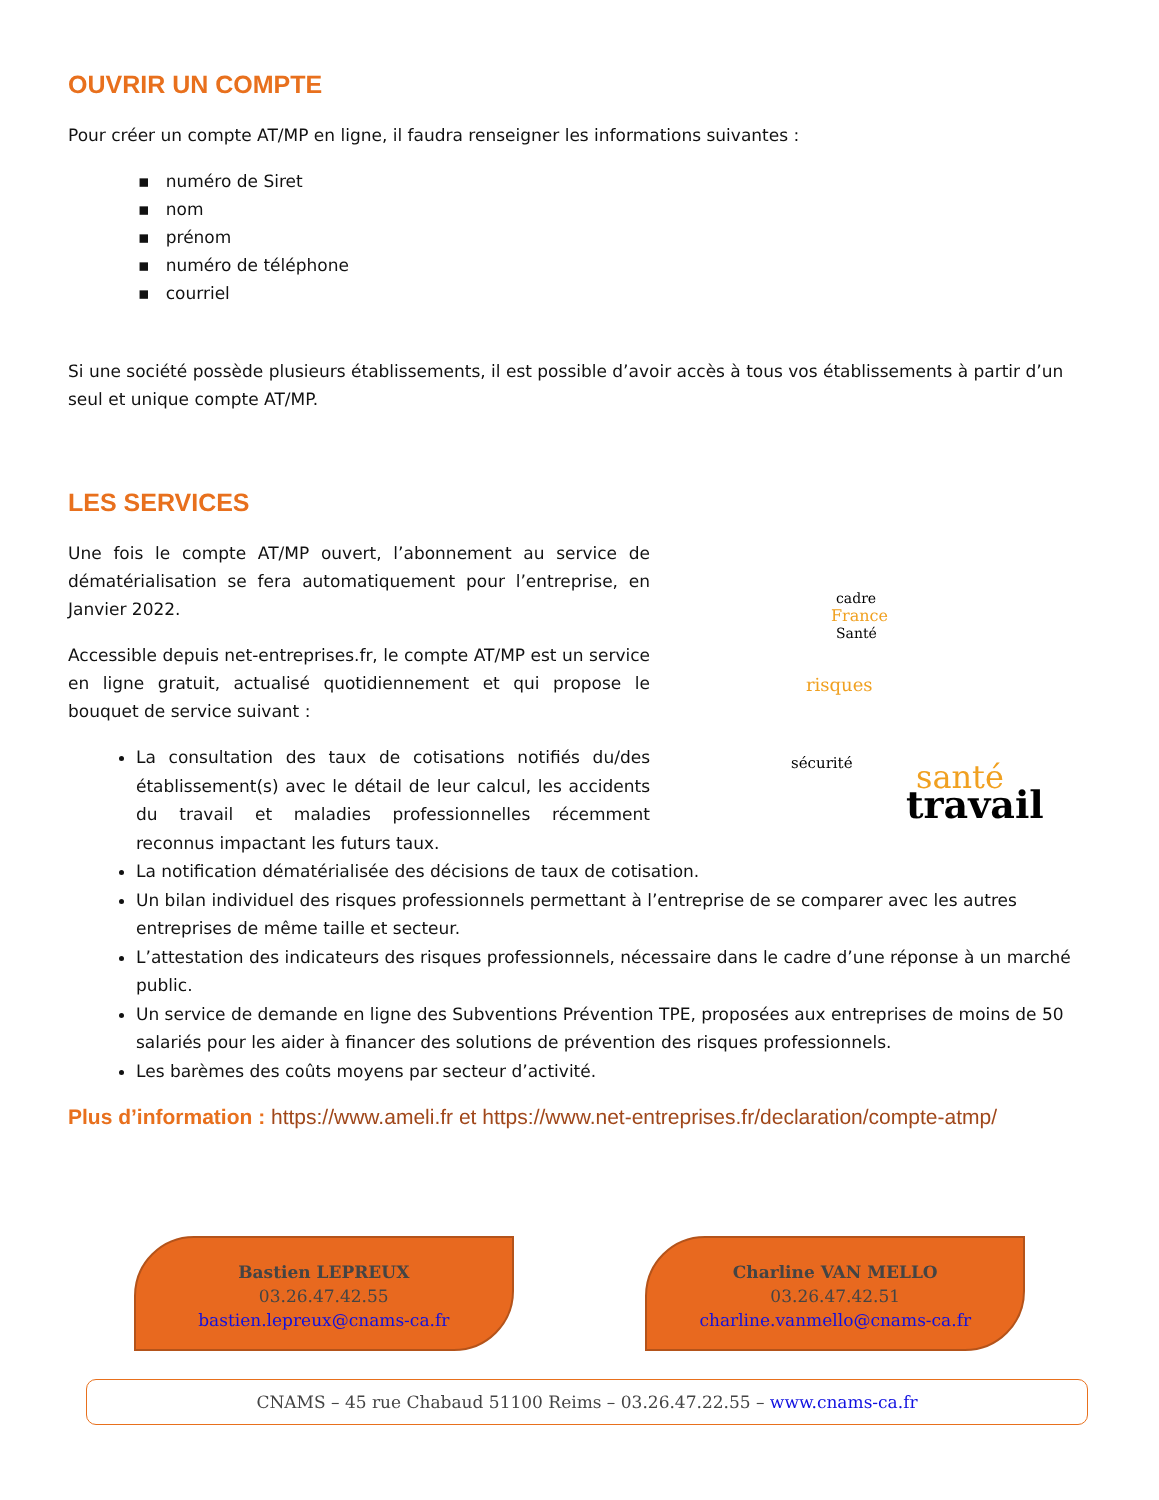OUVRIR UN COMPTE
Pour créer un compte AT/MP en ligne, il faudra renseigner les informations suivantes :
▪ numéro de Siret
▪ nom
▪ prénom
▪ numéro de téléphone
▪ courriel
Si une société possède plusieurs établissements, il est possible d’avoir accès à tous vos établissements à partir d’un seul et unique compte AT/MP.
LES SERVICES
Une fois le compte AT/MP ouvert, l’abonnement au service de dématérialisation se fera automatiquement pour l’entreprise, en Janvier 2022.
Accessible depuis net-entreprises.fr, le compte AT/MP est un service en ligne gratuit, actualisé quotidiennement et qui propose le bouquet de service suivant :
La consultation des taux de cotisations notifiés du/des établissement(s) avec le détail de leur calcul, les accidents du travail et maladies professionnelles récemment reconnus impactant les futurs taux.
cadre
France
Santé
risques
sécurité
santé
travail
La notification dématérialisée des décisions de taux de cotisation.
Un bilan individuel des risques professionnels permettant à l’entreprise de se comparer avec les autres entreprises de même taille et secteur.
L’attestation des indicateurs des risques professionnels, nécessaire dans le cadre d’une réponse à un marché public.
Un service de demande en ligne des Subventions Prévention TPE, proposées aux entreprises de moins de 50 salariés pour les aider à financer des solutions de prévention des risques professionnels.
Les barèmes des coûts moyens par secteur d’activité.
Plus d’information : https://www.ameli.fr et https://www.net-entreprises.fr/declaration/compte-atmp/
Bastien LEPREUX
03.26.47.42.55
bastien.lepreux@cnams-ca.fr
Charline VAN MELLO
03.26.47.42.51
charline.vanmello@cnams-ca.fr
CNAMS – 45 rue Chabaud 51100 Reims – 03.26.47.22.55 – www.cnams-ca.fr